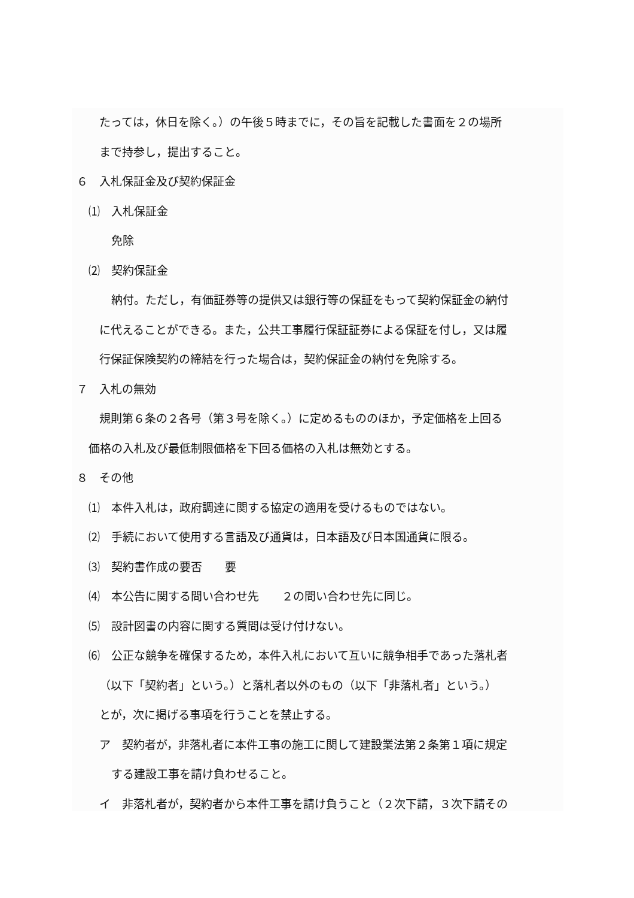たっては，休日を除く。）の午後５時までに，その旨を記載した書面を２の場所
まで持参し，提出すること。
６　入札保証金及び契約保証金
⑴　入札保証金
免除
⑵　契約保証金
納付。ただし，有価証券等の提供又は銀行等の保証をもって契約保証金の納付
に代えることができる。また，公共工事履行保証証券による保証を付し，又は履
行保証保険契約の締結を行った場合は，契約保証金の納付を免除する。
７　入札の無効
規則第６条の２各号（第３号を除く。）に定めるもののほか，予定価格を上回る
価格の入札及び最低制限価格を下回る価格の入札は無効とする。
８　その他
⑴　本件入札は，政府調達に関する協定の適用を受けるものではない。
⑵　手続において使用する言語及び通貨は，日本語及び日本国通貨に限る。
⑶　契約書作成の要否　　要
⑷　本公告に関する問い合わせ先　　２の問い合わせ先に同じ。
⑸　設計図書の内容に関する質問は受け付けない。
⑹　公正な競争を確保するため，本件入札において互いに競争相手であった落札者
（以下「契約者」という。）と落札者以外のもの（以下「非落札者」という。）
とが，次に掲げる事項を行うことを禁止する。
ア　契約者が，非落札者に本件工事の施工に関して建設業法第２条第１項に規定
する建設工事を請け負わせること。
イ　非落札者が，契約者から本件工事を請け負うこと（２次下請，３次下請その